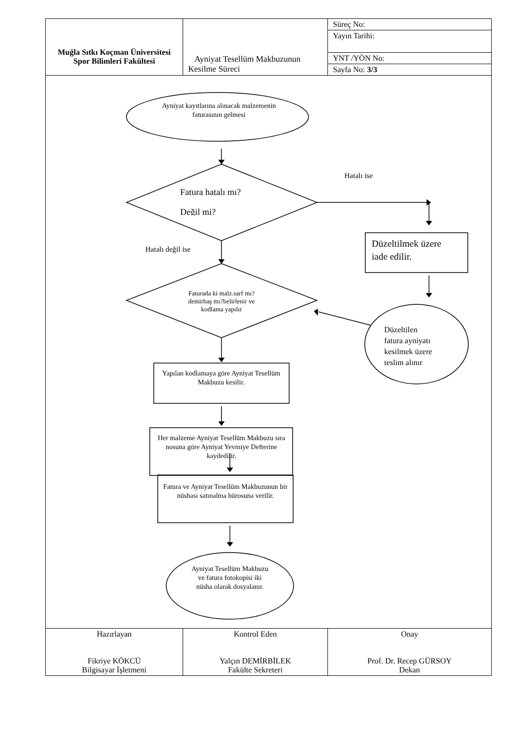| Muğla Sıtkı Koçman Üniversitesi Spor Bilimleri Fakültesi | Ayniyat Tesellüm Makbuzunun Kesilme Süreci | Süreç No: |
| | | Yayın Tarihi: |
| | | YNT /YÖN No: |
| | | Sayfa No: 3/3 |
Ayniyat kayıtlarına alınacak malzemenin faturasının gelmesi
Fatura hatalı mı?
Değil mi?
Hatalı ise
Hatalı değil ise
Düzeltilmek üzere
iade edilir.
Düzeltilen
fatura ayniyatı
kesilmek üzere
teslim alınır
Faturada ki malz.sarf mı?demirbaş mı?belirlenir ve kodlama yapılır
Yapılan kodlamaya göre Ayniyat Tesellüm Makbuzu kesilir.
Her malzeme Ayniyat Tesellüm Makbuzu sıra nosuna göre Ayniyat Yevmiye Defterine kaydedilir.
Fatura ve Ayniyat Tesellüm Makbuzunun bir nüshası satınalma bürosuna verilir.
Ayniyat Tesellüm Makbuzu ve fatura fotokopisi iki nüsha olarak dosyalanır.
| Hazırlayan Fikriye KÖKCÜ Bilgisayar İşletmeni | Kontrol Eden Yalçın DEMİRBİLEK Fakülte Sekreteri | Onay Prof. Dr. Recep GÜRSOY Dekan |